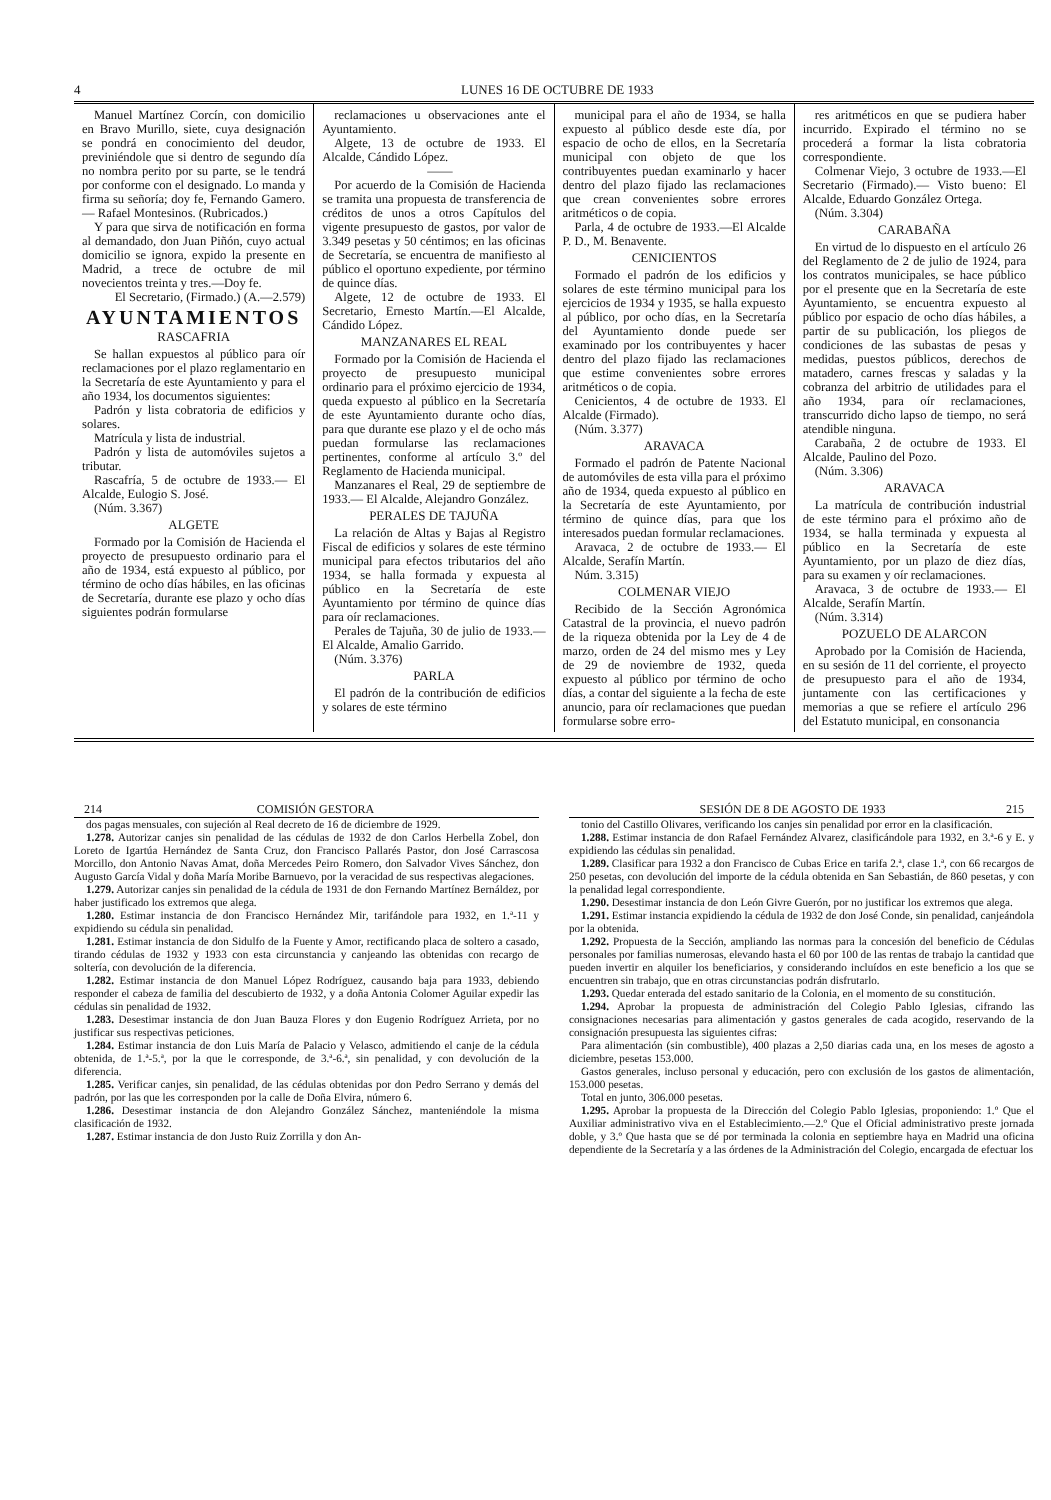4 LUNES 16 DE OCTUBRE DE 1933
Manuel Martínez Corcín, con domicilio en Bravo Murillo, siete, cuya designación se pondrá en conocimiento del deudor, previniéndole que si dentro de segundo día no nombra perito por su parte, se le tendrá por conforme con el designado. Lo manda y firma su señoría; doy fe, Fernando Gamero. — Rafael Montesinos. (Rubricados.)
Y para que sirva de notificación en forma al demandado, don Juan Piñón, cuyo actual domicilio se ignora, expido la presente en Madrid, a trece de octubre de mil novecientos treinta y tres.—Doy fe.
El Secretario, (Firmado.) (A.—2.579)
AYUNTAMIENTOS
RASCAFRIA
Se hallan expuestos al público para oír reclamaciones por el plazo reglamentario en la Secretaría de este Ayuntamiento y para el año 1934, los documentos siguientes:
Padrón y lista cobratoria de edificios y solares.
Matrícula y lista de industrial.
Padrón y lista de automóviles sujetos a tributar.
Rascafría, 5 de octubre de 1933.— El Alcalde, Eulogio S. José.
(Núm. 3.367)
ALGETE
Formado por la Comisión de Hacienda el proyecto de presupuesto ordinario para el año de 1934, está expuesto al público, por término de ocho días hábiles, en las oficinas de Secretaría, durante ese plazo y ocho días siguientes podrán formularse
reclamaciones u observaciones ante el Ayuntamiento.
Algete, 13 de octubre de 1933. El Alcalde, Cándido López.
——
Por acuerdo de la Comisión de Hacienda se tramita una propuesta de transferencia de créditos de unos a otros Capítulos del vigente presupuesto de gastos, por valor de 3.349 pesetas y 50 céntimos; en las oficinas de Secretaría, se encuentra de manifiesto al público el oportuno expediente, por término de quince días.
Algete, 12 de octubre de 1933. El Secretario, Ernesto Martín.—El Alcalde, Cándido López.
MANZANARES EL REAL
Formado por la Comisión de Hacienda el proyecto de presupuesto municipal ordinario para el próximo ejercicio de 1934, queda expuesto al público en la Secretaría de este Ayuntamiento durante ocho días, para que durante ese plazo y el de ocho más puedan formularse las reclamaciones pertinentes, conforme al artículo 3.º del Reglamento de Hacienda municipal.
Manzanares el Real, 29 de septiembre de 1933.— El Alcalde, Alejandro González.
PERALES DE TAJUÑA
La relación de Altas y Bajas al Registro Fiscal de edificios y solares de este término municipal para efectos tributarios del año 1934, se halla formada y expuesta al público en la Secretaría de este Ayuntamiento por término de quince días para oír reclamaciones.
Perales de Tajuña, 30 de julio de 1933.—El Alcalde, Amalio Garrido.
(Núm. 3.376)
PARLA
El padrón de la contribución de edificios y solares de este término
municipal para el año de 1934, se halla expuesto al público desde este día, por espacio de ocho de ellos, en la Secretaría municipal con objeto de que los contribuyentes puedan examinarlo y hacer dentro del plazo fijado las reclamaciones que crean convenientes sobre errores aritméticos o de copia.
Parla, 4 de octubre de 1933.—El Alcalde P. D., M. Benavente.
CENICIENTOS
Formado el padrón de los edificios y solares de este término municipal para los ejercicios de 1934 y 1935, se halla expuesto al público, por ocho días, en la Secretaría del Ayuntamiento donde puede ser examinado por los contribuyentes y hacer dentro del plazo fijado las reclamaciones que estime convenientes sobre errores aritméticos o de copia.
Cenicientos, 4 de octubre de 1933. El Alcalde (Firmado).
(Núm. 3.377)
ARAVACA
Formado el padrón de Patente Nacional de automóviles de esta villa para el próximo año de 1934, queda expuesto al público en la Secretaría de este Ayuntamiento, por término de quince días, para que los interesados puedan formular reclamaciones.
Aravaca, 2 de octubre de 1933.— El Alcalde, Serafín Martín.
Núm. 3.315)
COLMENAR VIEJO
Recibido de la Sección Agronómica Catastral de la provincia, el nuevo padrón de la riqueza obtenida por la Ley de 4 de marzo, orden de 24 del mismo mes y Ley de 29 de noviembre de 1932, queda expuesto al público por término de ocho días, a contar del siguiente a la fecha de este anuncio, para oír reclamaciones que puedan formularse sobre erro-
res aritméticos en que se pudiera haber incurrido. Expirado el término no se procederá a formar la lista cobratoria correspondiente.
Colmenar Viejo, 3 octubre de 1933.—El Secretario (Firmado).— Visto bueno: El Alcalde, Eduardo González Ortega.
(Núm. 3.304)
CARABAÑA
En virtud de lo dispuesto en el artículo 26 del Reglamento de 2 de julio de 1924, para los contratos municipales, se hace público por el presente que en la Secretaría de este Ayuntamiento, se encuentra expuesto al público por espacio de ocho días hábiles, a partir de su publicación, los pliegos de condiciones de las subastas de pesas y medidas, puestos públicos, derechos de matadero, carnes frescas y saladas y la cobranza del arbitrio de utilidades para el año 1934, para oír reclamaciones, transcurrido dicho lapso de tiempo, no será atendible ninguna.
Carabaña, 2 de octubre de 1933. El Alcalde, Paulino del Pozo.
(Núm. 3.306)
ARAVACA
La matrícula de contribución industrial de este término para el próximo año de 1934, se halla terminada y expuesta al público en la Secretaría de este Ayuntamiento, por un plazo de diez días, para su examen y oír reclamaciones.
Aravaca, 3 de octubre de 1933.— El Alcalde, Serafín Martín.
(Núm. 3.314)
POZUELO DE ALARCON
Aprobado por la Comisión de Hacienda, en su sesión de 11 del corriente, el proyecto de presupuesto para el año de 1934, juntamente con las certificaciones y memorias a que se refiere el artículo 296 del Estatuto municipal, en consonancia
214 COMISIÓN GESTORA SESIÓN DE 8 DE AGOSTO DE 1933 215
dos pagas mensuales, con sujeción al Real decreto de 16 de diciembre de 1929.
1.278. Autorizar canjes sin penalidad de las cédulas de 1932 de don Carlos Herbella Zobel, don Loreto de Igartúa Hernández de Santa Cruz, don Francisco Pallarés Pastor, don José Carrascosa Morcillo, don Antonio Navas Amat, doña Mercedes Peiro Romero, don Salvador Vives Sánchez, don Augusto García Vidal y doña María Moribe Barnuevo, por la veracidad de sus respectivas alegaciones.
1.279. Autorizar canjes sin penalidad de la cédula de 1931 de don Fernando Martínez Bernáldez, por haber justificado los extremos que alega.
1.280. Estimar instancia de don Francisco Hernández Mir, tarifándole para 1932, en 1.ª-11 y expidiendo su cédula sin penalidad.
1.281. Estimar instancia de don Sidulfo de la Fuente y Amor, rectificando placa de soltero a casado, tirando cédulas de 1932 y 1933 con esta circunstancia y canjeando las obtenidas con recargo de soltería, con devolución de la diferencia.
1.282. Estimar instancia de don Manuel López Rodríguez, causando baja para 1933, debiendo responder el cabeza de familia del descubierto de 1932, y a doña Antonia Colomer Aguilar expedir las cédulas sin penalidad de 1932.
1.283. Desestimar instancia de don Juan Bauza Flores y don Eugenio Rodríguez Arrieta, por no justificar sus respectivas peticiones.
1.284. Estimar instancia de don Luis María de Palacio y Velasco, admitiendo el canje de la cédula obtenida, de 1.ª-5.ª, por la que le corresponde, de 3.ª-6.ª, sin penalidad, y con devolución de la diferencia.
1.285. Verificar canjes, sin penalidad, de las cédulas obtenidas por don Pedro Serrano y demás del padrón, por las que les corresponden por la calle de Doña Elvira, número 6.
1.286. Desestimar instancia de don Alejandro González Sánchez, manteniéndole la misma clasificación de 1932.
1.287. Estimar instancia de don Justo Ruiz Zorrilla y don An-
tonio del Castillo Olivares, verificando los canjes sin penalidad por error en la clasificación.
1.288. Estimar instancia de don Rafael Fernández Alvarez, clasificándole para 1932, en 3.ª-6 y E. y expidiendo las cédulas sin penalidad.
1.289. Clasificar para 1932 a don Francisco de Cubas Erice en tarifa 2.ª, clase 1.ª, con 66 recargos de 250 pesetas, con devolución del importe de la cédula obtenida en San Sebastián, de 860 pesetas, y con la penalidad legal correspondiente.
1.290. Desestimar instancia de don León Givre Guerón, por no justificar los extremos que alega.
1.291. Estimar instancia expidiendo la cédula de 1932 de don José Conde, sin penalidad, canjeándola por la obtenida.
1.292. Propuesta de la Sección, ampliando las normas para la concesión del beneficio de Cédulas personales por familias numerosas, elevando hasta el 60 por 100 de las rentas de trabajo la cantidad que pueden invertir en alquiler los beneficiarios, y considerando incluídos en este beneficio a los que se encuentren sin trabajo, que en otras circunstancias podrán disfrutarlo.
1.293. Quedar enterada del estado sanitario de la Colonia, en el momento de su constitución.
1.294. Aprobar la propuesta de administración del Colegio Pablo Iglesias, cifrando las consignaciones necesarias para alimentación y gastos generales de cada acogido, reservando de la consignación presupuesta las siguientes cifras:
Para alimentación (sin combustible), 400 plazas a 2,50 diarias cada una, en los meses de agosto a diciembre, pesetas 153.000.
Gastos generales, incluso personal y educación, pero con exclusión de los gastos de alimentación, 153.000 pesetas.
Total en junto, 306.000 pesetas.
1.295. Aprobar la propuesta de la Dirección del Colegio Pablo Iglesias, proponiendo: 1.º Que el Auxiliar administrativo viva en el Establecimiento.—2.º Que el Oficial administrativo preste jornada doble, y 3.º Que hasta que se dé por terminada la colonia en septiembre haya en Madrid una oficina dependiente de la Secretaría y a las órdenes de la Administración del Colegio, encargada de efectuar los